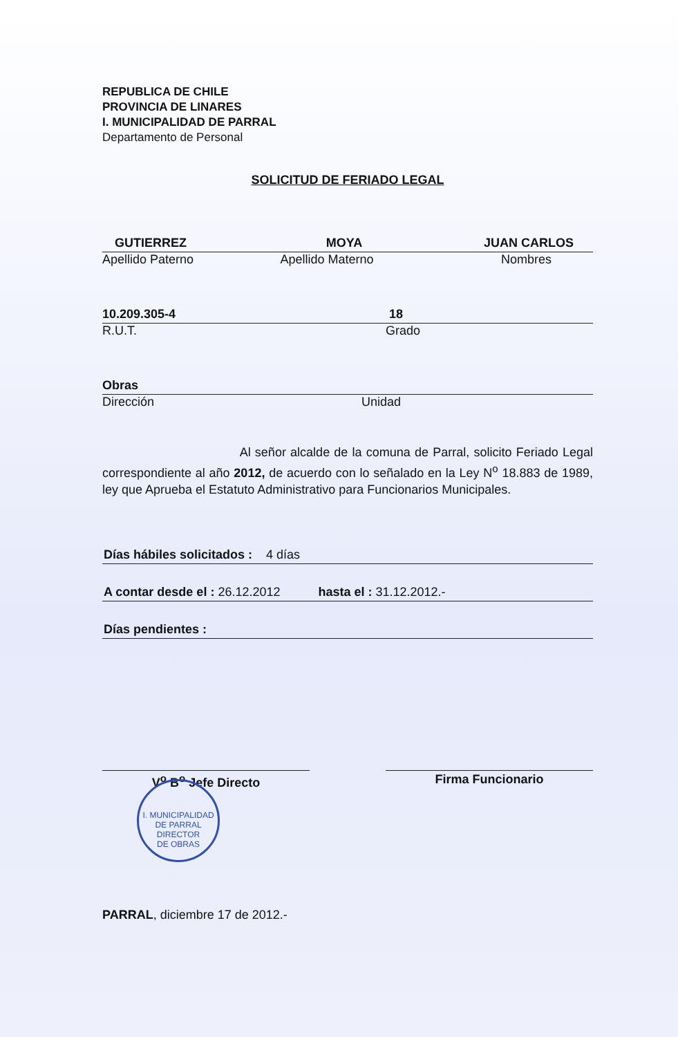REPUBLICA DE CHILE
PROVINCIA DE LINARES
I. MUNICIPALIDAD DE PARRAL
Departamento de Personal
SOLICITUD DE FERIADO LEGAL
GUTIERREZ MOYA JUAN CARLOS
Apellido Paterno Apellido Materno Nombres
10.209.305-4 18
R.U.T. Grado
Obras
Dirección Unidad
Al señor alcalde de la comuna de Parral, solicito Feriado Legal correspondiente al año 2012, de acuerdo con lo señalado en la Ley N<sup>o</sup> 18.883 de 1989, ley que Aprueba el Estatuto Administrativo para Funcionarios Municipales.
Días hábiles solicitados : 4 días
A contar desde el : 26.12.2012 hasta el : 31.12.2012.-
Días pendientes :
V<sup>o</sup> B<sup>o</sup> Jefe Directo Firma Funcionario
PARRAL, diciembre 17 de 2012.-
I. MUNICIPALIDAD DE PARRAL
DIRECTOR
DE OBRAS